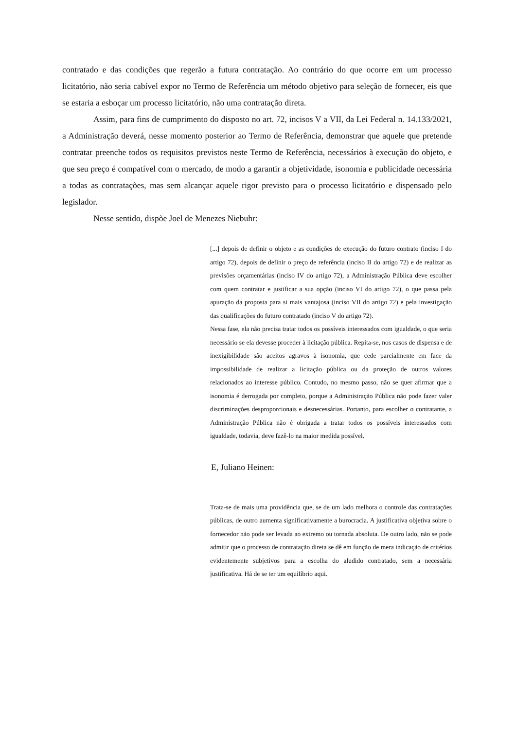contratado e das condições que regerão a futura contratação. Ao contrário do que ocorre em um processo licitatório, não seria cabível expor no Termo de Referência um método objetivo para seleção de fornecer, eis que se estaria a esboçar um processo licitatório, não uma contratação direta.
Assim, para fins de cumprimento do disposto no art. 72, incisos V a VII, da Lei Federal n. 14.133/2021, a Administração deverá, nesse momento posterior ao Termo de Referência, demonstrar que aquele que pretende contratar preenche todos os requisitos previstos neste Termo de Referência, necessários à execução do objeto, e que seu preço é compatível com o mercado, de modo a garantir a objetividade, isonomia e publicidade necessária a todas as contratações, mas sem alcançar aquele rigor previsto para o processo licitatório e dispensado pelo legislador.
Nesse sentido, dispõe Joel de Menezes Niebuhr:
[...] depois de definir o objeto e as condições de execução do futuro contrato (inciso I do artigo 72), depois de definir o preço de referência (inciso II do artigo 72) e de realizar as previsões orçamentárias (inciso IV do artigo 72), a Administração Pública deve escolher com quem contratar e justificar a sua opção (inciso VI do artigo 72), o que passa pela apuração da proposta para si mais vantajosa (inciso VII do artigo 72) e pela investigação das qualificações do futuro contratado (inciso V do artigo 72).
Nessa fase, ela não precisa tratar todos os possíveis interessados com igualdade, o que seria necessário se ela devesse proceder à licitação pública. Repita-se, nos casos de dispensa e de inexigibilidade são aceitos agravos à isonomia, que cede parcialmente em face da impossibilidade de realizar a licitação pública ou da proteção de outros valores relacionados ao interesse público. Contudo, no mesmo passo, não se quer afirmar que a isonomia é derrogada por completo, porque a Administração Pública não pode fazer valer discriminações desproporcionais e desnecessárias. Portanto, para escolher o contratante, a Administração Pública não é obrigada a tratar todos os possíveis interessados com igualdade, todavia, deve fazê-lo na maior medida possível.
E, Juliano Heinen:
Trata-se de mais uma providência que, se de um lado melhora o controle das contratações públicas, de outro aumenta significativamente a burocracia. A justificativa objetiva sobre o fornecedor não pode ser levada ao extremo ou tornada absoluta. De outro lado, não se pode admitir que o processo de contratação direta se dê em função de mera indicação de critérios evidentemente subjetivos para a escolha do aludido contratado, sem a necessária justificativa. Há de se ter um equilíbrio aqui.